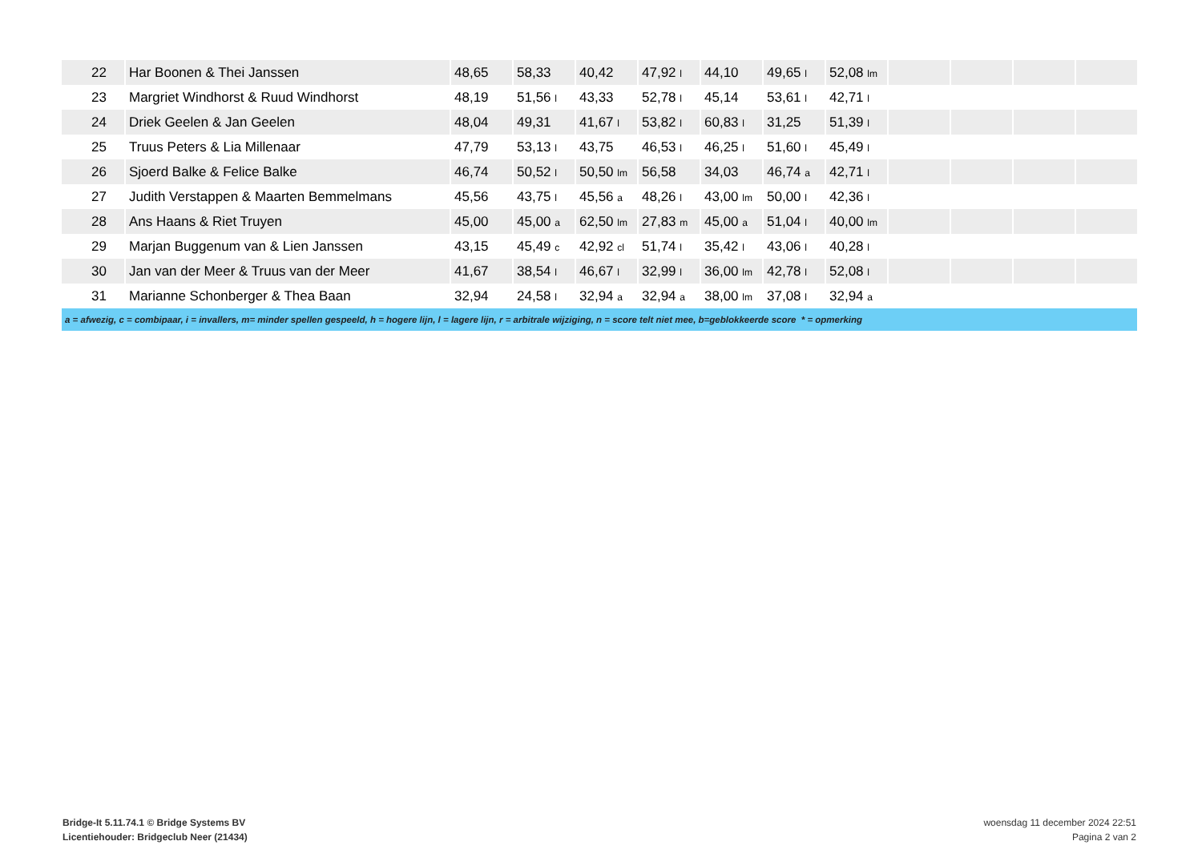| 22 | Har Boonen & Thei Janssen | 48,65 | 58,33 | 40,42 | 47,92 l | 44,10 | 49,65 l | 52,08 lm | | | | |
| 23 | Margriet Windhorst & Ruud Windhorst | 48,19 | 51,56 l | 43,33 | 52,78 l | 45,14 | 53,61 l | 42,71 l | | | | |
| 24 | Driek Geelen & Jan Geelen | 48,04 | 49,31 | 41,67 l | 53,82 l | 60,83 l | 31,25 | 51,39 l | | | | |
| 25 | Truus Peters & Lia Millenaar | 47,79 | 53,13 l | 43,75 | 46,53 l | 46,25 l | 51,60 l | 45,49 l | | | | |
| 26 | Sjoerd Balke & Felice Balke | 46,74 | 50,52 l | 50,50 lm | 56,58 | 34,03 | 46,74 a | 42,71 l | | | | |
| 27 | Judith Verstappen & Maarten Bemmelmans | 45,56 | 43,75 l | 45,56 a | 48,26 l | 43,00 lm | 50,00 l | 42,36 l | | | | |
| 28 | Ans Haans & Riet Truyen | 45,00 | 45,00 a | 62,50 lm | 27,83 m | 45,00 a | 51,04 l | 40,00 lm | | | | |
| 29 | Marjan Buggenum van & Lien Janssen | 43,15 | 45,49 c | 42,92 cl | 51,74 l | 35,42 l | 43,06 l | 40,28 l | | | | |
| 30 | Jan van der Meer & Truus van der Meer | 41,67 | 38,54 l | 46,67 l | 32,99 l | 36,00 lm | 42,78 l | 52,08 l | | | | |
| 31 | Marianne Schonberger & Thea Baan | 32,94 | 24,58 l | 32,94 a | 32,94 a | 38,00 lm | 37,08 l | 32,94 a | | | | |
| a = afwezig, c = combipaar, i = invallers, m= minder spellen gespeeld, h = hogere lijn, l = lagere lijn, r = arbitrale wijziging, n = score telt niet mee, b=geblokkeerde score * = opmerking | | | | | | | | | | | | |
Bridge-It 5.11.74.1 © Bridge Systems BV
Licentiehouder: Bridgeclub Neer (21434)
woensdag 11 december 2024 22:51
Pagina 2 van 2